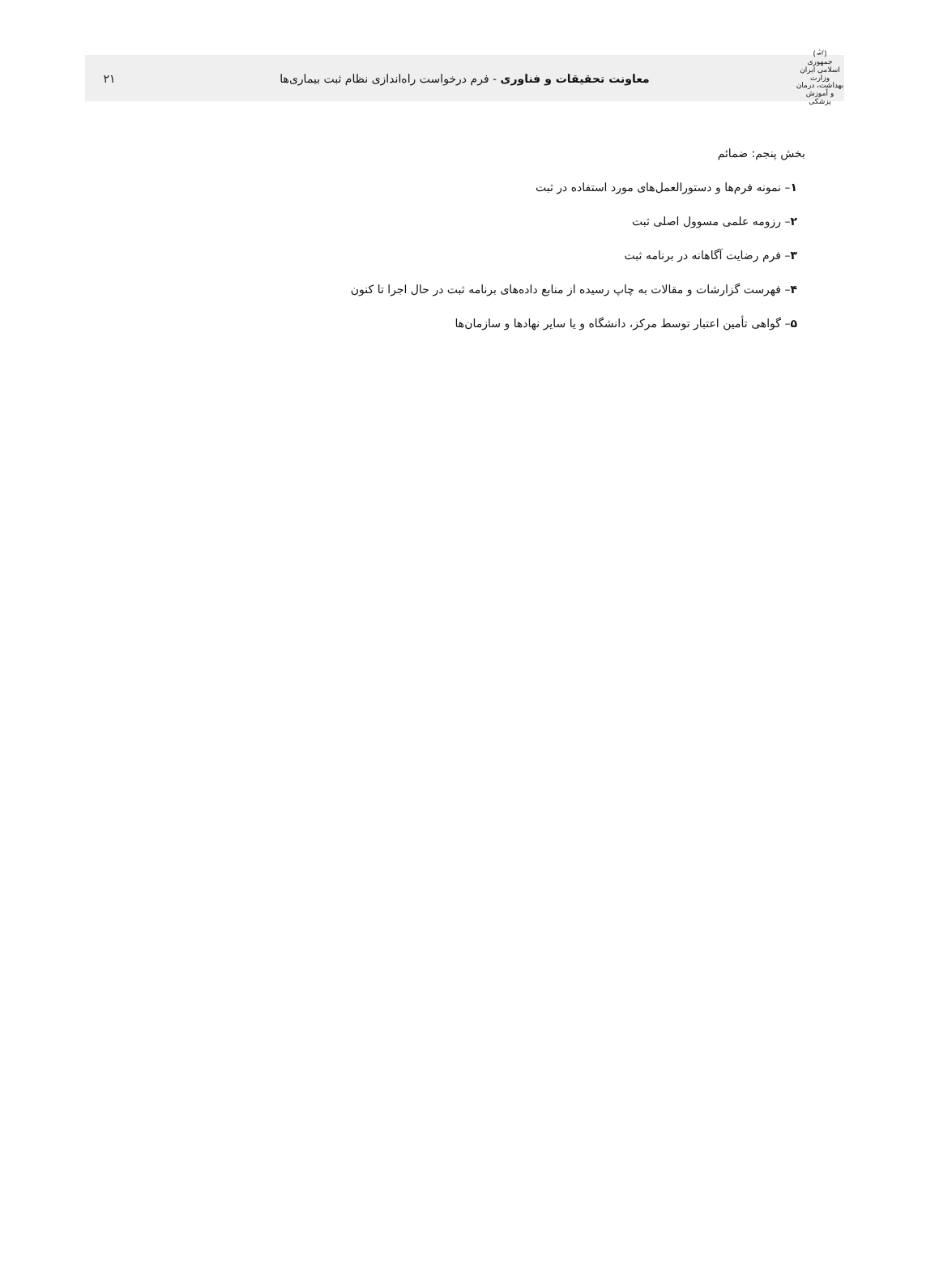(ﷲ)
جمهوری اسلامی ایران
وزارت بهداشت، درمان و آموزش پزشکی
معاونت تحقیقات و فناوری - فرم درخواست راه‌اندازی نظام ثبت بیماری‌ها
۲۱
بخش پنجم: ضمائم
۱– نمونه فرم‌ها و دستورالعمل‌های مورد استفاده در ثبت
۲– رزومه علمی مسوول اصلی ثبت
۳– فرم رضایت آگاهانه در برنامه ثبت
۴– فهرست گزارشات و مقالات به چاپ رسیده از منابع داده‌های برنامه ثبت در حال اجرا تا کنون
۵– گواهی تأمین اعتبار توسط مرکز، دانشگاه و یا سایر نهادها و سازمان‌ها